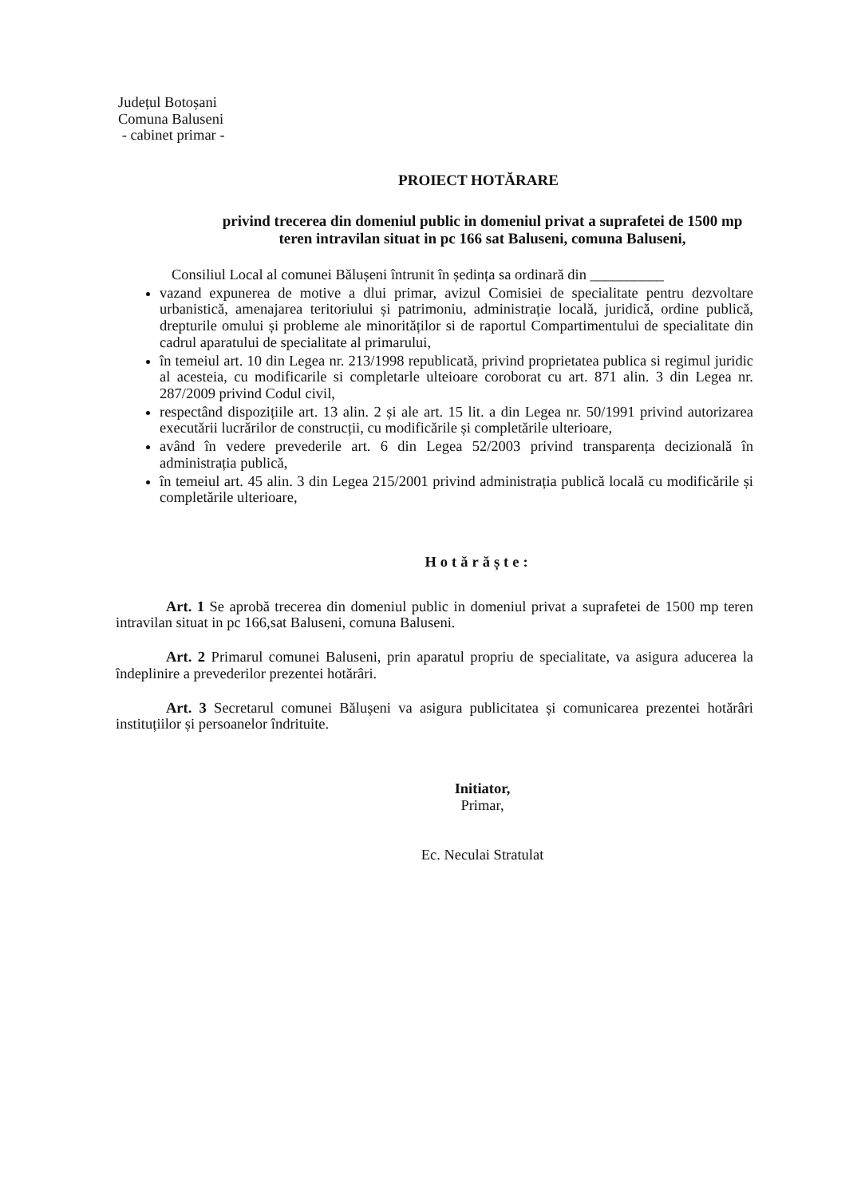Județul Botoșani
Comuna Baluseni
- cabinet primar -
PROIECT HOTĂRARE
privind trecerea din domeniul public in domeniul privat a suprafetei de 1500 mp teren intravilan situat in pc 166 sat Baluseni, comuna Baluseni,
Consiliul Local al comunei Bălușeni întrunit în ședința sa ordinară din __________
vazand expunerea de motive a dlui primar, avizul Comisiei de specialitate pentru dezvoltare urbanistică, amenajarea teritoriului și patrimoniu, administrație locală, juridică, ordine publică, drepturile omului și probleme ale minorităților si de raportul Compartimentului de specialitate din cadrul aparatului de specialitate al primarului,
în temeiul art. 10 din Legea nr. 213/1998 republicată, privind proprietatea publica si regimul juridic al acesteia, cu modificarile si completarle ulteioare coroborat cu art. 871 alin. 3 din Legea nr. 287/2009 privind Codul civil,
respectând dispozițiile art. 13 alin. 2 și ale art. 15 lit. a din Legea nr. 50/1991 privind autorizarea executării lucrărilor de construcții, cu modificările și completările ulterioare,
având în vedere prevederile art. 6 din Legea 52/2003 privind transparența decizională în administrația publică,
în temeiul art. 45 alin. 3 din Legea 215/2001 privind administrația publică locală cu modificările și completările ulterioare,
Hotărăște:
Art. 1 Se aprobă trecerea din domeniul public in domeniul privat a suprafetei de 1500 mp teren intravilan situat in pc 166,sat Baluseni, comuna Baluseni.
Art. 2 Primarul comunei Baluseni, prin aparatul propriu de specialitate, va asigura aducerea la îndeplinire a prevederilor prezentei hotărâri.
Art. 3 Secretarul comunei Bălușeni va asigura publicitatea și comunicarea prezentei hotărâri instituțiilor și persoanelor îndrituite.
Initiator,
Primar,
Ec. Neculai Stratulat